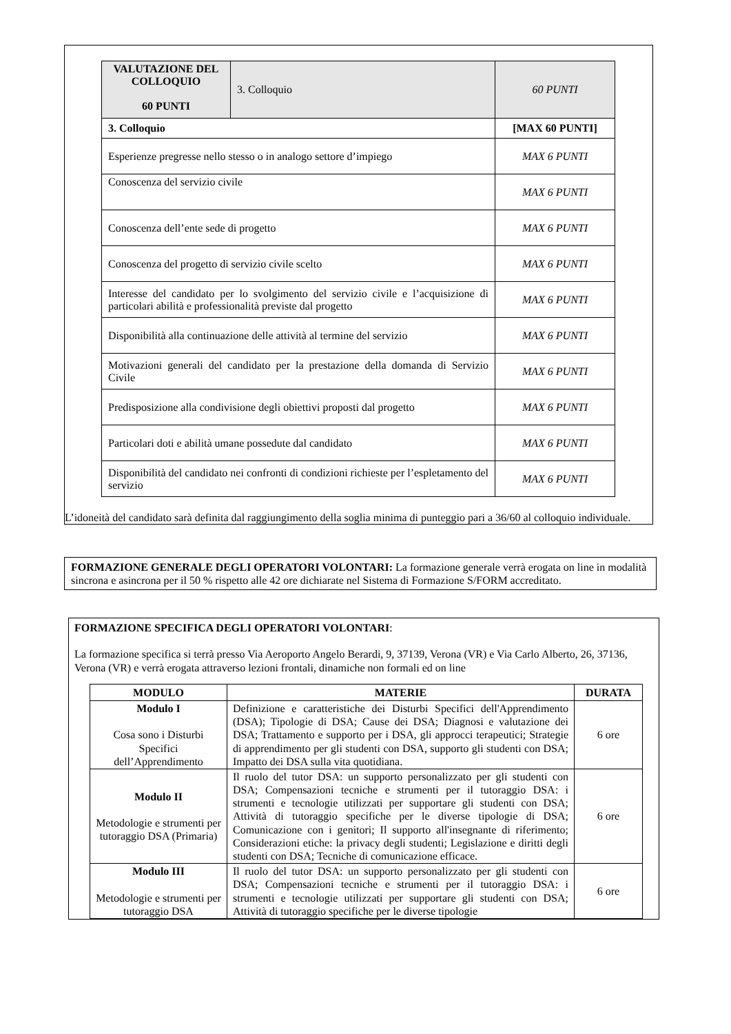| VALUTAZIONE DEL COLLOQUIO 60 PUNTI | 3. Colloquio | 60 PUNTI |
| 3. Colloquio | | [MAX 60 PUNTI] |
| Esperienze pregresse nello stesso o in analogo settore d’impiego | | MAX 6 PUNTI |
| Conoscenza del servizio civile | | MAX 6 PUNTI |
| Conoscenza dell’ente sede di progetto | | MAX 6 PUNTI |
| Conoscenza del progetto di servizio civile scelto | | MAX 6 PUNTI |
| Interesse del candidato per lo svolgimento del servizio civile e l’acquisizione di particolari abilità e professionalità previste dal progetto | | MAX 6 PUNTI |
| Disponibilità alla continuazione delle attività al termine del servizio | | MAX 6 PUNTI |
| Motivazioni generali del candidato per la prestazione della domanda di Servizio Civile | | MAX 6 PUNTI |
| Predisposizione alla condivisione degli obiettivi proposti dal progetto | | MAX 6 PUNTI |
| Particolari doti e abilità umane possedute dal candidato | | MAX 6 PUNTI |
| Disponibilità del candidato nei confronti di condizioni richieste per l’espletamento del servizio | | MAX 6 PUNTI |
L’idoneità del candidato sarà definita dal raggiungimento della soglia minima di punteggio pari a 36/60 al colloquio individuale.
FORMAZIONE GENERALE DEGLI OPERATORI VOLONTARI: La formazione generale verrà erogata on line in modalità sincrona e asincrona per il 50 % rispetto alle 42 ore dichiarate nel Sistema di Formazione S/FORM accreditato.
FORMAZIONE SPECIFICA DEGLI OPERATORI VOLONTARI:
La formazione specifica si terrà presso Via Aeroporto Angelo Berardi, 9, 37139, Verona (VR) e Via Carlo Alberto, 26, 37136, Verona (VR) e verrà erogata attraverso lezioni frontali, dinamiche non formali ed on line
| MODULO | MATERIE | DURATA |
| --- | --- | --- |
| Modulo I Cosa sono i Disturbi Specifici dell’Apprendimento | Definizione e caratteristiche dei Disturbi Specifici dell'Apprendimento (DSA); Tipologie di DSA; Cause dei DSA; Diagnosi e valutazione dei DSA; Trattamento e supporto per i DSA, gli approcci terapeutici; Strategie di apprendimento per gli studenti con DSA, supporto gli studenti con DSA; Impatto dei DSA sulla vita quotidiana. | 6 ore |
| Modulo II Metodologie e strumenti per tutoraggio DSA (Primaria) | Il ruolo del tutor DSA: un supporto personalizzato per gli studenti con DSA; Compensazioni tecniche e strumenti per il tutoraggio DSA: i strumenti e tecnologie utilizzati per supportare gli studenti con DSA; Attività di tutoraggio specifiche per le diverse tipologie di DSA; Comunicazione con i genitori; Il supporto all'insegnante di riferimento; Considerazioni etiche: la privacy degli studenti; Legislazione e diritti degli studenti con DSA; Tecniche di comunicazione efficace. | 6 ore |
| Modulo III Metodologie e strumenti per tutoraggio DSA | Il ruolo del tutor DSA: un supporto personalizzato per gli studenti con DSA; Compensazioni tecniche e strumenti per il tutoraggio DSA: i strumenti e tecnologie utilizzati per supportare gli studenti con DSA; Attività di tutoraggio specifiche per le diverse tipologie | 6 ore |